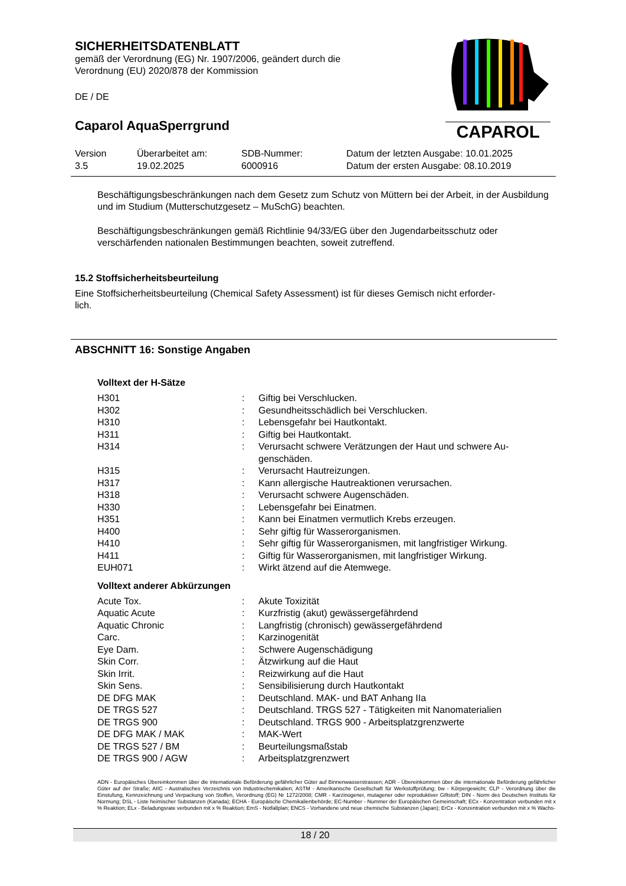SICHERHEITSDATENBLATT
gemäß der Verordnung (EG) Nr. 1907/2006, geändert durch die
Verordnung (EU) 2020/878 der Kommission
DE / DE
Caparol AquaSperrgrund
CAPAROL
| Version 3.5 | Überarbeitet am: 19.02.2025 | SDB-Nummer: 6000916 | Datum der letzten Ausgabe: 10.01.2025 Datum der ersten Ausgabe: 08.10.2019 |
Beschäftigungsbeschränkungen nach dem Gesetz zum Schutz von Müttern bei der Arbeit, in der Ausbildung und im Studium (Mutterschutzgesetz – MuSchG) beachten.
Beschäftigungsbeschränkungen gemäß Richtlinie 94/33/EG über den Jugendarbeitsschutz oder verschärfenden nationalen Bestimmungen beachten, soweit zutreffend.
15.2 Stoffsicherheitsbeurteilung
Eine Stoffsicherheitsbeurteilung (Chemical Safety Assessment) ist für dieses Gemisch nicht erforder-
lich.
ABSCHNITT 16: Sonstige Angaben
Volltext der H-Sätze
| H301 | : | Giftig bei Verschlucken. |
| H302 | : | Gesundheitsschädlich bei Verschlucken. |
| H310 | : | Lebensgefahr bei Hautkontakt. |
| H311 | : | Giftig bei Hautkontakt. |
| H314 | : | Verursacht schwere Verätzungen der Haut und schwere Au- genschäden. |
| H315 | : | Verursacht Hautreizungen. |
| H317 | : | Kann allergische Hautreaktionen verursachen. |
| H318 | : | Verursacht schwere Augenschäden. |
| H330 | : | Lebensgefahr bei Einatmen. |
| H351 | : | Kann bei Einatmen vermutlich Krebs erzeugen. |
| H400 | : | Sehr giftig für Wasserorganismen. |
| H410 | : | Sehr giftig für Wasserorganismen, mit langfristiger Wirkung. |
| H411 | : | Giftig für Wasserorganismen, mit langfristiger Wirkung. |
| EUH071 | : | Wirkt ätzend auf die Atemwege. |
Volltext anderer Abkürzungen
| Acute Tox. | : | Akute Toxizität |
| Aquatic Acute | : | Kurzfristig (akut) gewässergefährdend |
| Aquatic Chronic | : | Langfristig (chronisch) gewässergefährdend |
| Carc. | : | Karzinogenität |
| Eye Dam. | : | Schwere Augenschädigung |
| Skin Corr. | : | Ätzwirkung auf die Haut |
| Skin Irrit. | : | Reizwirkung auf die Haut |
| Skin Sens. | : | Sensibilisierung durch Hautkontakt |
| DE DFG MAK | : | Deutschland. MAK- und BAT Anhang IIa |
| DE TRGS 527 | : | Deutschland. TRGS 527 - Tätigkeiten mit Nanomaterialien |
| DE TRGS 900 | : | Deutschland. TRGS 900 - Arbeitsplatzgrenzwerte |
| DE DFG MAK / MAK | : | MAK-Wert |
| DE TRGS 527 / BM | : | Beurteilungsmaßstab |
| DE TRGS 900 / AGW | : | Arbeitsplatzgrenzwert |
ADN - Europäisches Übereinkommen über die internationale Beförderung gefährlicher Güter auf Binnenwasserstrassen; ADR - Übereinkommen über die internationale Beförderung gefährlicher Güter auf der Straße; AIIC - Australisches Verzeichnis von Industriechemikalien; ASTM - Amerikanische Gesellschaft für Werkstoffprüfung; bw - Körpergewicht; CLP - Verordnung über die Einstufung, Kennzeichnung und Verpackung von Stoffen, Verordnung (EG) Nr 1272/2008; CMR - Karzinogener, mutagener oder reproduktiver Giftstoff; DIN - Norm des Deutschen Instituts für Normung; DSL - Liste heimischer Substanzen (Kanada); ECHA - Europäische Chemikalienbehörde; EC-Number - Nummer der Europäischen Gemeinschaft; ECx - Konzentration verbunden mit x % Reaktion; ELx - Beladungsrate verbunden mit x % Reaktion; EmS - Notfallplan; ENCS - Vorhandene und neue chemische Substanzen (Japan); ErCx - Konzentration verbunden mit x % Wachs-
18 / 20